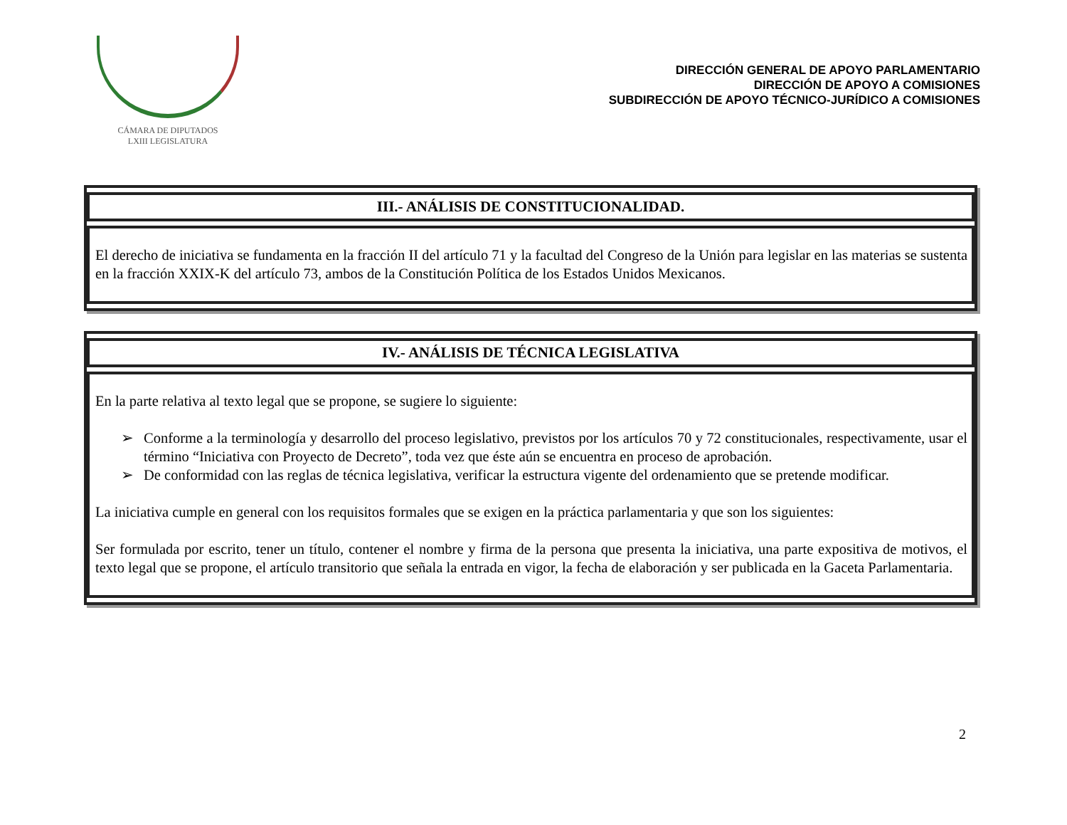CÁMARA DE DIPUTADOS
LXIII LEGISLATURA
DIRECCIÓN GENERAL DE APOYO PARLAMENTARIO
DIRECCIÓN DE APOYO A COMISIONES
SUBDIRECCIÓN DE APOYO TÉCNICO-JURÍDICO A COMISIONES
| III.- ANÁLISIS DE CONSTITUCIONALIDAD. |
| --- |
| El derecho de iniciativa se fundamenta en la fracción II del artículo 71 y la facultad del Congreso de la Unión para legislar en las materias se sustenta en la fracción XXIX-K del artículo 73, ambos de la Constitución Política de los Estados Unidos Mexicanos. |
| IV.- ANÁLISIS DE TÉCNICA LEGISLATIVA |
| --- |
| En la parte relativa al texto legal que se propone, se sugiere lo siguiente: ➢ Conforme a la terminología y desarrollo del proceso legislativo, previstos por los artículos 70 y 72 constitucionales, respectivamente, usar el término “Iniciativa con Proyecto de Decreto”, toda vez que éste aún se encuentra en proceso de aprobación. ➢ De conformidad con las reglas de técnica legislativa, verificar la estructura vigente del ordenamiento que se pretende modificar. La iniciativa cumple en general con los requisitos formales que se exigen en la práctica parlamentaria y que son los siguientes: Ser formulada por escrito, tener un título, contener el nombre y firma de la persona que presenta la iniciativa, una parte expositiva de motivos, el texto legal que se propone, el artículo transitorio que señala la entrada en vigor, la fecha de elaboración y ser publicada en la Gaceta Parlamentaria. |
2